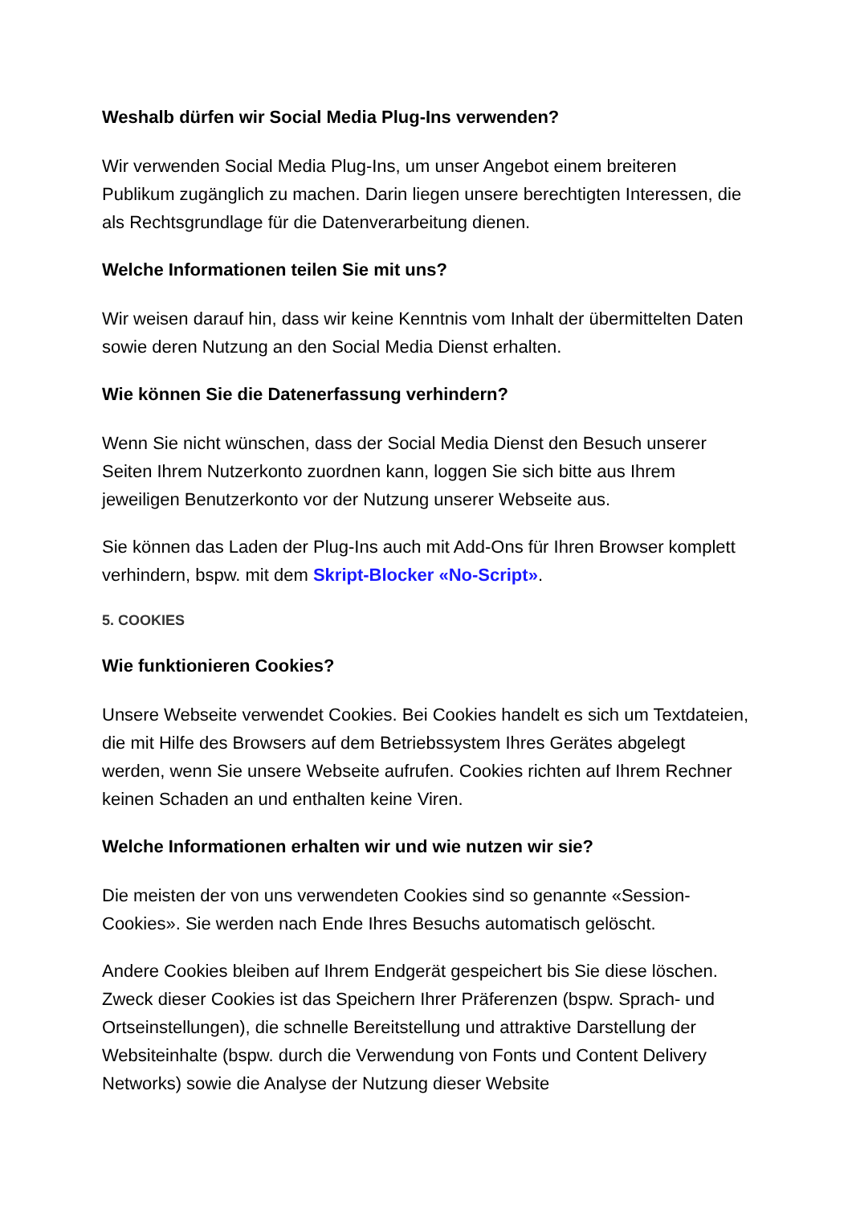Weshalb dürfen wir Social Media Plug-Ins verwenden?
Wir verwenden Social Media Plug-Ins, um unser Angebot einem breiteren Publikum zugänglich zu machen. Darin liegen unsere berechtigten Interessen, die als Rechtsgrundlage für die Datenverarbeitung dienen.
Welche Informationen teilen Sie mit uns?
Wir weisen darauf hin, dass wir keine Kenntnis vom Inhalt der übermittelten Daten sowie deren Nutzung an den Social Media Dienst erhalten.
Wie können Sie die Datenerfassung verhindern?
Wenn Sie nicht wünschen, dass der Social Media Dienst den Besuch unserer Seiten Ihrem Nutzerkonto zuordnen kann, loggen Sie sich bitte aus Ihrem jeweiligen Benutzerkonto vor der Nutzung unserer Webseite aus.
Sie können das Laden der Plug-Ins auch mit Add-Ons für Ihren Browser komplett verhindern, bspw. mit dem Skript-Blocker «No-Script».
5. COOKIES
Wie funktionieren Cookies?
Unsere Webseite verwendet Cookies. Bei Cookies handelt es sich um Textdateien, die mit Hilfe des Browsers auf dem Betriebssystem Ihres Gerätes abgelegt werden, wenn Sie unsere Webseite aufrufen. Cookies richten auf Ihrem Rechner keinen Schaden an und enthalten keine Viren.
Welche Informationen erhalten wir und wie nutzen wir sie?
Die meisten der von uns verwendeten Cookies sind so genannte «Session-Cookies». Sie werden nach Ende Ihres Besuchs automatisch gelöscht.
Andere Cookies bleiben auf Ihrem Endgerät gespeichert bis Sie diese löschen. Zweck dieser Cookies ist das Speichern Ihrer Präferenzen (bspw. Sprach- und Ortseinstellungen), die schnelle Bereitstellung und attraktive Darstellung der Websiteinhalte (bspw. durch die Verwendung von Fonts und Content Delivery Networks) sowie die Analyse der Nutzung dieser Website